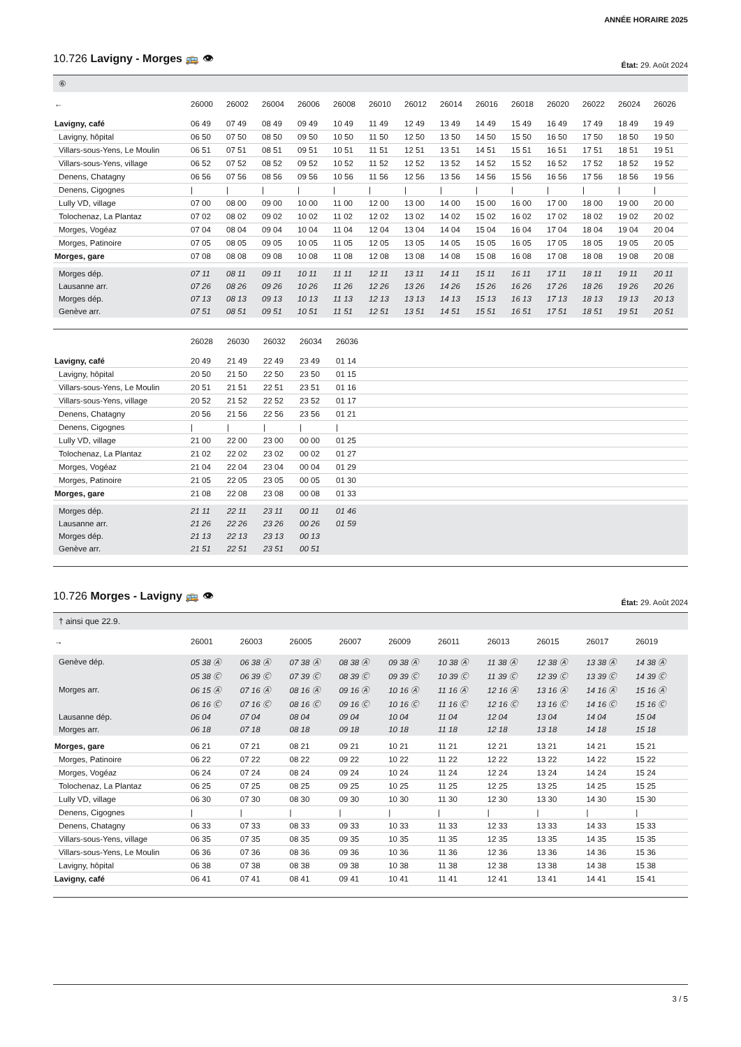ANNÉE HORAIRE 2025
10.726 Lavigny - Morges 🚌 👁
État: 29. Août 2024
⑥
| ← | 26000 | 26002 | 26004 | 26006 | 26008 | 26010 | 26012 | 26014 | 26016 | 26018 | 26020 | 26022 | 26024 | 26026 |
| --- | --- | --- | --- | --- | --- | --- | --- | --- | --- | --- | --- | --- | --- | --- |
| Lavigny, café | 06 49 | 07 49 | 08 49 | 09 49 | 10 49 | 11 49 | 12 49 | 13 49 | 14 49 | 15 49 | 16 49 | 17 49 | 18 49 | 19 49 |
| Lavigny, hôpital | 06 50 | 07 50 | 08 50 | 09 50 | 10 50 | 11 50 | 12 50 | 13 50 | 14 50 | 15 50 | 16 50 | 17 50 | 18 50 | 19 50 |
| Villars-sous-Yens, Le Moulin | 06 51 | 07 51 | 08 51 | 09 51 | 10 51 | 11 51 | 12 51 | 13 51 | 14 51 | 15 51 | 16 51 | 17 51 | 18 51 | 19 51 |
| Villars-sous-Yens, village | 06 52 | 07 52 | 08 52 | 09 52 | 10 52 | 11 52 | 12 52 | 13 52 | 14 52 | 15 52 | 16 52 | 17 52 | 18 52 | 19 52 |
| Denens, Chatagny | 06 56 | 07 56 | 08 56 | 09 56 | 10 56 | 11 56 | 12 56 | 13 56 | 14 56 | 15 56 | 16 56 | 17 56 | 18 56 | 19 56 |
| Denens, Cigognes | / | / | / | / | / | / | / | / | / | / | / | / | / | / |
| Lully VD, village | 07 00 | 08 00 | 09 00 | 10 00 | 11 00 | 12 00 | 13 00 | 14 00 | 15 00 | 16 00 | 17 00 | 18 00 | 19 00 | 20 00 |
| Tolochenaz, La Plantaz | 07 02 | 08 02 | 09 02 | 10 02 | 11 02 | 12 02 | 13 02 | 14 02 | 15 02 | 16 02 | 17 02 | 18 02 | 19 02 | 20 02 |
| Morges, Vogéaz | 07 04 | 08 04 | 09 04 | 10 04 | 11 04 | 12 04 | 13 04 | 14 04 | 15 04 | 16 04 | 17 04 | 18 04 | 19 04 | 20 04 |
| Morges, Patinoire | 07 05 | 08 05 | 09 05 | 10 05 | 11 05 | 12 05 | 13 05 | 14 05 | 15 05 | 16 05 | 17 05 | 18 05 | 19 05 | 20 05 |
| Morges, gare | 07 08 | 08 08 | 09 08 | 10 08 | 11 08 | 12 08 | 13 08 | 14 08 | 15 08 | 16 08 | 17 08 | 18 08 | 19 08 | 20 08 |
| Morges dép. | 07 11 | 08 11 | 09 11 | 10 11 | 11 11 | 12 11 | 13 11 | 14 11 | 15 11 | 16 11 | 17 11 | 18 11 | 19 11 | 20 11 |
| Lausanne arr. | 07 26 | 08 26 | 09 26 | 10 26 | 11 26 | 12 26 | 13 26 | 14 26 | 15 26 | 16 26 | 17 26 | 18 26 | 19 26 | 20 26 |
| Morges dép. | 07 13 | 08 13 | 09 13 | 10 13 | 11 13 | 12 13 | 13 13 | 14 13 | 15 13 | 16 13 | 17 13 | 18 13 | 19 13 | 20 13 |
| Genève arr. | 07 51 | 08 51 | 09 51 | 10 51 | 11 51 | 12 51 | 13 51 | 14 51 | 15 51 | 16 51 | 17 51 | 18 51 | 19 51 | 20 51 |
| | 26028 | 26030 | 26032 | 26034 | 26036 | |
| --- | --- | --- | --- | --- | --- | --- |
| Lavigny, café | 20 49 | 21 49 | 22 49 | 23 49 | 01 14 | |
| Lavigny, hôpital | 20 50 | 21 50 | 22 50 | 23 50 | 01 15 | |
| Villars-sous-Yens, Le Moulin | 20 51 | 21 51 | 22 51 | 23 51 | 01 16 | |
| Villars-sous-Yens, village | 20 52 | 21 52 | 22 52 | 23 52 | 01 17 | |
| Denens, Chatagny | 20 56 | 21 56 | 22 56 | 23 56 | 01 21 | |
| Denens, Cigognes | / | / | / | / | / | |
| Lully VD, village | 21 00 | 22 00 | 23 00 | 00 00 | 01 25 | |
| Tolochenaz, La Plantaz | 21 02 | 22 02 | 23 02 | 00 02 | 01 27 | |
| Morges, Vogéaz | 21 04 | 22 04 | 23 04 | 00 04 | 01 29 | |
| Morges, Patinoire | 21 05 | 22 05 | 23 05 | 00 05 | 01 30 | |
| Morges, gare | 21 08 | 22 08 | 23 08 | 00 08 | 01 33 | |
| Morges dép. | 21 11 | 22 11 | 23 11 | 00 11 | 01 46 | |
| Lausanne arr. | 21 26 | 22 26 | 23 26 | 00 26 | 01 59 | |
| Morges dép. | 21 13 | 22 13 | 23 13 | 00 13 | | |
| Genève arr. | 21 51 | 22 51 | 23 51 | 00 51 | | |
10.726 Morges - Lavigny 🚌 👁
État: 29. Août 2024
† ainsi que 22.9.
| → | 26001 | 26003 | 26005 | 26007 | 26009 | 26011 | 26013 | 26015 | 26017 | 26019 | |
| --- | --- | --- | --- | --- | --- | --- | --- | --- | --- | --- | --- |
| Genève dép. | 05 38 Ⓐ | 06 38 Ⓐ | 07 38 Ⓐ | 08 38 Ⓐ | 09 38 Ⓐ | 10 38 Ⓐ | 11 38 Ⓐ | 12 38 Ⓐ | 13 38 Ⓐ | 14 38 Ⓐ | |
| | 05 38 Ⓒ | 06 39 Ⓒ | 07 39 Ⓒ | 08 39 Ⓒ | 09 39 Ⓒ | 10 39 Ⓒ | 11 39 Ⓒ | 12 39 Ⓒ | 13 39 Ⓒ | 14 39 Ⓒ | |
| Morges arr. | 06 15 Ⓐ | 07 16 Ⓐ | 08 16 Ⓐ | 09 16 Ⓐ | 10 16 Ⓐ | 11 16 Ⓐ | 12 16 Ⓐ | 13 16 Ⓐ | 14 16 Ⓐ | 15 16 Ⓐ | |
| | 06 16 Ⓒ | 07 16 Ⓒ | 08 16 Ⓒ | 09 16 Ⓒ | 10 16 Ⓒ | 11 16 Ⓒ | 12 16 Ⓒ | 13 16 Ⓒ | 14 16 Ⓒ | 15 16 Ⓒ | |
| Lausanne dép. | 06 04 | 07 04 | 08 04 | 09 04 | 10 04 | 11 04 | 12 04 | 13 04 | 14 04 | 15 04 | |
| Morges arr. | 06 18 | 07 18 | 08 18 | 09 18 | 10 18 | 11 18 | 12 18 | 13 18 | 14 18 | 15 18 | |
| Morges, gare | 06 21 | 07 21 | 08 21 | 09 21 | 10 21 | 11 21 | 12 21 | 13 21 | 14 21 | 15 21 | |
| Morges, Patinoire | 06 22 | 07 22 | 08 22 | 09 22 | 10 22 | 11 22 | 12 22 | 13 22 | 14 22 | 15 22 | |
| Morges, Vogéaz | 06 24 | 07 24 | 08 24 | 09 24 | 10 24 | 11 24 | 12 24 | 13 24 | 14 24 | 15 24 | |
| Tolochenaz, La Plantaz | 06 25 | 07 25 | 08 25 | 09 25 | 10 25 | 11 25 | 12 25 | 13 25 | 14 25 | 15 25 | |
| Lully VD, village | 06 30 | 07 30 | 08 30 | 09 30 | 10 30 | 11 30 | 12 30 | 13 30 | 14 30 | 15 30 | |
| Denens, Cigognes | / | / | / | / | / | / | / | / | / | / | |
| Denens, Chatagny | 06 33 | 07 33 | 08 33 | 09 33 | 10 33 | 11 33 | 12 33 | 13 33 | 14 33 | 15 33 | |
| Villars-sous-Yens, village | 06 35 | 07 35 | 08 35 | 09 35 | 10 35 | 11 35 | 12 35 | 13 35 | 14 35 | 15 35 | |
| Villars-sous-Yens, Le Moulin | 06 36 | 07 36 | 08 36 | 09 36 | 10 36 | 11 36 | 12 36 | 13 36 | 14 36 | 15 36 | |
| Lavigny, hôpital | 06 38 | 07 38 | 08 38 | 09 38 | 10 38 | 11 38 | 12 38 | 13 38 | 14 38 | 15 38 | |
| Lavigny, café | 06 41 | 07 41 | 08 41 | 09 41 | 10 41 | 11 41 | 12 41 | 13 41 | 14 41 | 15 41 | |
3 / 5